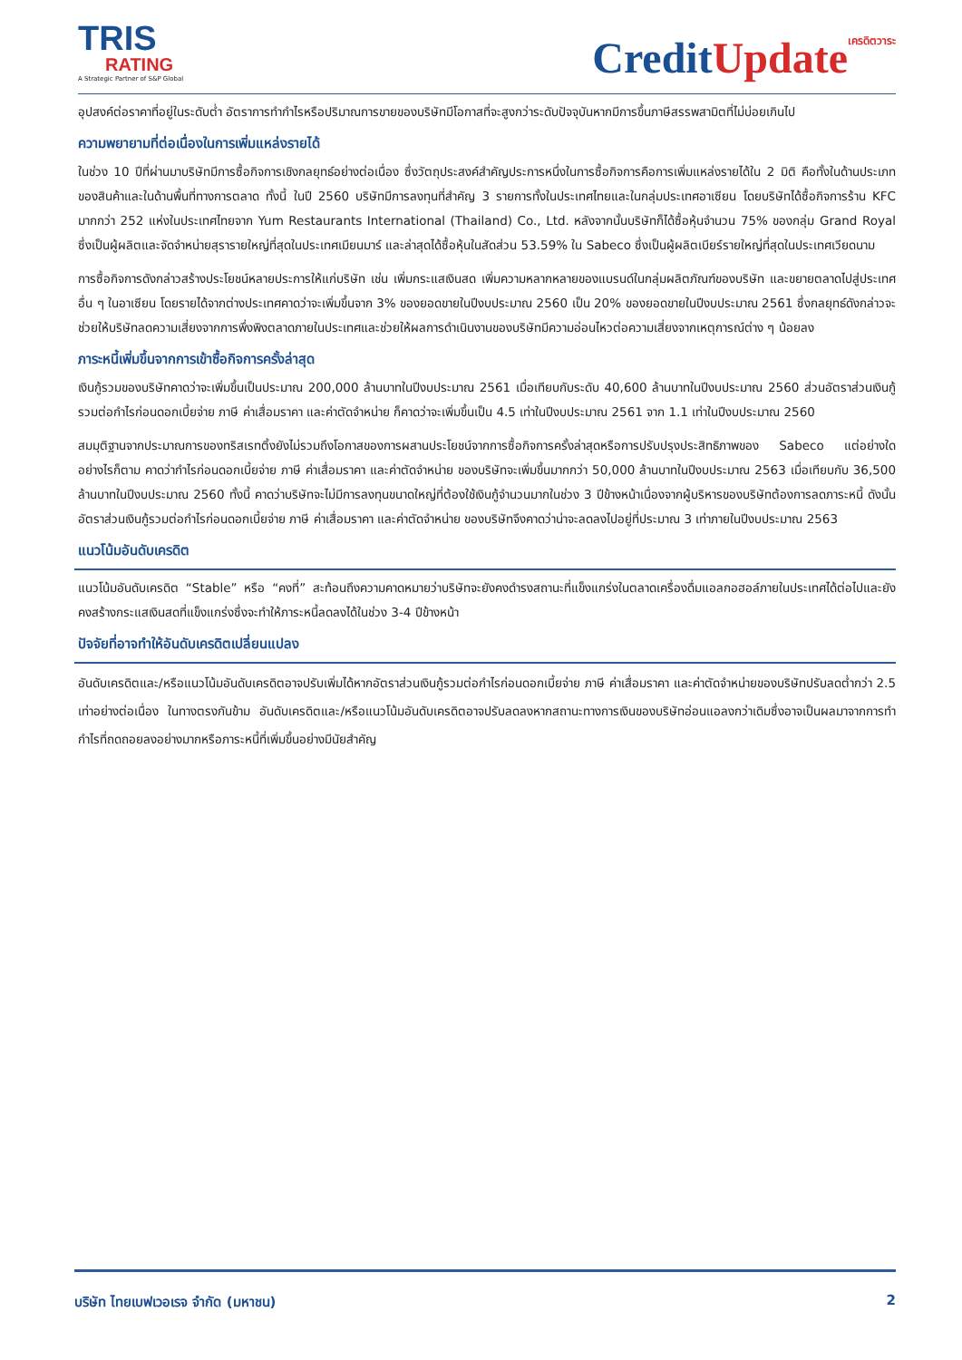TRIS
RATING
A Strategic Partner of S&P Global
CreditUpdate เครดิตวาระ
อุปสงค์ต่อราคาที่อยู่ในระดับต่ำ อัตราการทำกำไรหรือปริมาณการขายของบริษัทมีโอกาสที่จะสูงกว่าระดับปัจจุบันหากมีการขึ้นภาษีสรรพสามิตที่ไม่บ่อยเกินไป
ความพยายามที่ต่อเนื่องในการเพิ่มแหล่งรายได้
ในช่วง 10 ปีที่ผ่านมาบริษัทมีการซื้อกิจการเชิงกลยุทธ์อย่างต่อเนื่อง ซึ่งวัตถุประสงค์สำคัญประการหนึ่งในการซื้อกิจการคือการเพิ่มแหล่งรายได้ใน 2 มิติ คือทั้งในด้านประเภทของสินค้าและในด้านพื้นที่ทางการตลาด ทั้งนี้ ในปี 2560 บริษัทมีการลงทุนที่สำคัญ 3 รายการทั้งในประเทศไทยและในกลุ่มประเทศอาเซียน โดยบริษัทได้ซื้อกิจการร้าน KFC มากกว่า 252 แห่งในประเทศไทยจาก Yum Restaurants International (Thailand) Co., Ltd. หลังจากนั้นบริษัทก็ได้ซื้อหุ้นจำนวน 75% ของกลุ่ม Grand Royal ซึ่งเป็นผู้ผลิตและจัดจำหน่ายสุรารายใหญ่ที่สุดในประเทศเมียนมาร์ และล่าสุดได้ซื้อหุ้นในสัดส่วน 53.59% ใน Sabeco ซึ่งเป็นผู้ผลิตเบียร์รายใหญ่ที่สุดในประเทศเวียดนาม
การซื้อกิจการดังกล่าวสร้างประโยชน์หลายประการให้แก่บริษัท เช่น เพิ่มกระแสเงินสด เพิ่มความหลากหลายของแบรนด์ในกลุ่มผลิตภัณฑ์ของบริษัท และขยายตลาดไปสู่ประเทศอื่น ๆ ในอาเซียน โดยรายได้จากต่างประเทศคาดว่าจะเพิ่มขึ้นจาก 3% ของยอดขายในปีงบประมาณ 2560 เป็น 20% ของยอดขายในปีงบประมาณ 2561 ซึ่งกลยุทธ์ดังกล่าวจะช่วยให้บริษัทลดความเสี่ยงจากการพึ่งพิงตลาดภายในประเทศและช่วยให้ผลการดำเนินงานของบริษัทมีความอ่อนไหวต่อความเสี่ยงจากเหตุการณ์ต่าง ๆ น้อยลง
ภาระหนี้เพิ่มขึ้นจากการเข้าซื้อกิจการครั้งล่าสุด
เงินกู้รวมของบริษัทคาดว่าจะเพิ่มขึ้นเป็นประมาณ 200,000 ล้านบาทในปีงบประมาณ 2561 เมื่อเทียบกับระดับ 40,600 ล้านบาทในปีงบประมาณ 2560 ส่วนอัตราส่วนเงินกู้รวมต่อกำไรก่อนดอกเบี้ยจ่าย ภาษี ค่าเสื่อมราคา และค่าตัดจำหน่าย ก็คาดว่าจะเพิ่มขึ้นเป็น 4.5 เท่าในปีงบประมาณ 2561 จาก 1.1 เท่าในปีงบประมาณ 2560
สมมุติฐานจากประมาณการของทริสเรทติ้งยังไม่รวมถึงโอกาสของการผสานประโยชน์จากการซื้อกิจการครั้งล่าสุดหรือการปรับปรุงประสิทธิภาพของ Sabeco แต่อย่างใด อย่างไรก็ตาม คาดว่ากำไรก่อนดอกเบี้ยจ่าย ภาษี ค่าเสื่อมราคา และค่าตัดจำหน่าย ของบริษัทจะเพิ่มขึ้นมากกว่า 50,000 ล้านบาทในปีงบประมาณ 2563 เมื่อเทียบกับ 36,500 ล้านบาทในปีงบประมาณ 2560 ทั้งนี้ คาดว่าบริษัทจะไม่มีการลงทุนขนาดใหญ่ที่ต้องใช้เงินกู้จำนวนมากในช่วง 3 ปีข้างหน้าเนื่องจากผู้บริหารของบริษัทต้องการลดภาระหนี้ ดังนั้น อัตราส่วนเงินกู้รวมต่อกำไรก่อนดอกเบี้ยจ่าย ภาษี ค่าเสื่อมราคา และค่าตัดจำหน่าย ของบริษัทจึงคาดว่าน่าจะลดลงไปอยู่ที่ประมาณ 3 เท่าภายในปีงบประมาณ 2563
แนวโน้มอันดับเครดิต
แนวโน้มอันดับเครดิต “Stable” หรือ “คงที่” สะท้อนถึงความคาดหมายว่าบริษัทจะยังคงดำรงสถานะที่แข็งแกร่งในตลาดเครื่องดื่มแอลกอฮอล์ภายในประเทศได้ต่อไปและยังคงสร้างกระแสเงินสดที่แข็งแกร่งซึ่งจะทำให้ภาระหนี้ลดลงได้ในช่วง 3-4 ปีข้างหน้า
ปัจจัยที่อาจทำให้อันดับเครดิตเปลี่ยนแปลง
อันดับเครดิตและ/หรือแนวโน้มอันดับเครดิตอาจปรับเพิ่มได้หากอัตราส่วนเงินกู้รวมต่อกำไรก่อนดอกเบี้ยจ่าย ภาษี ค่าเสื่อมราคา และค่าตัดจำหน่ายของบริษัทปรับลดต่ำกว่า 2.5 เท่าอย่างต่อเนื่อง ในทางตรงกันข้าม อันดับเครดิตและ/หรือแนวโน้มอันดับเครดิตอาจปรับลดลงหากสถานะทางการเงินของบริษัทอ่อนแอลงกว่าเดิมซึ่งอาจเป็นผลมาจากการทำกำไรที่ถดถอยลงอย่างมากหรือภาระหนี้ที่เพิ่มขึ้นอย่างมีนัยสำคัญ
บริษัท ไทยเบฟเวอเรจ จำกัด (มหาชน) 2